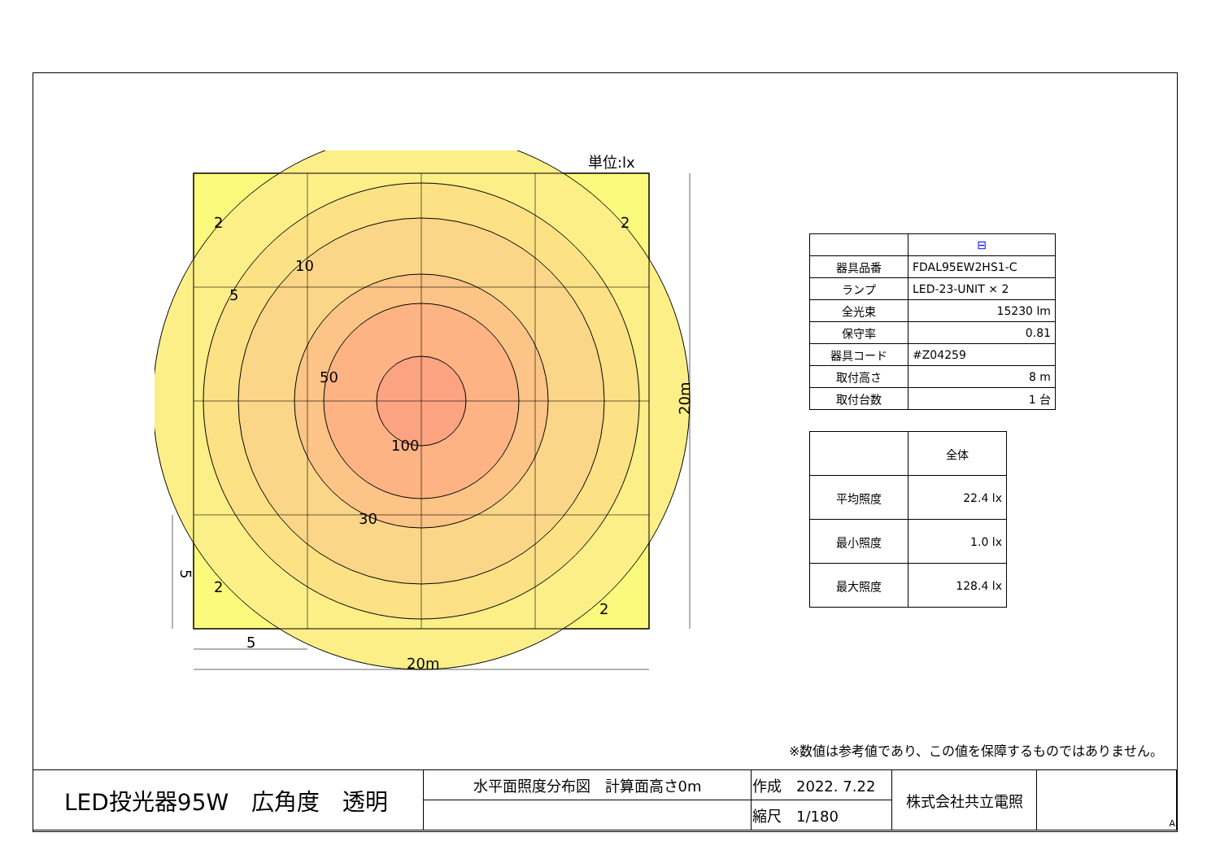単位:lx
2
2
10
5
50
100
30
2
2
5
20m
20m
5
| | ⊟ |
| 器具品番 | FDAL95EW2HS1-C |
| ランプ | LED-23-UNIT × 2 |
| 全光束 | 15230 lm |
| 保守率 | 0.81 |
| 器具コード | #Z04259 |
| 取付高さ | 8 m |
| 取付台数 | 1 台 |
| | 全体 |
| 平均照度 | 22.4 lx |
| 最小照度 | 1.0 lx |
| 最大照度 | 128.4 lx |
※数値は参考値であり、この値を保障するものではありません。
| LED投光器95W 広角度 透明 | 水平面照度分布図 計算面高さ0m | 作成 2022. 7.22 | 株式会社共立電照 | A |
| | | 縮尺 1/180 | | |